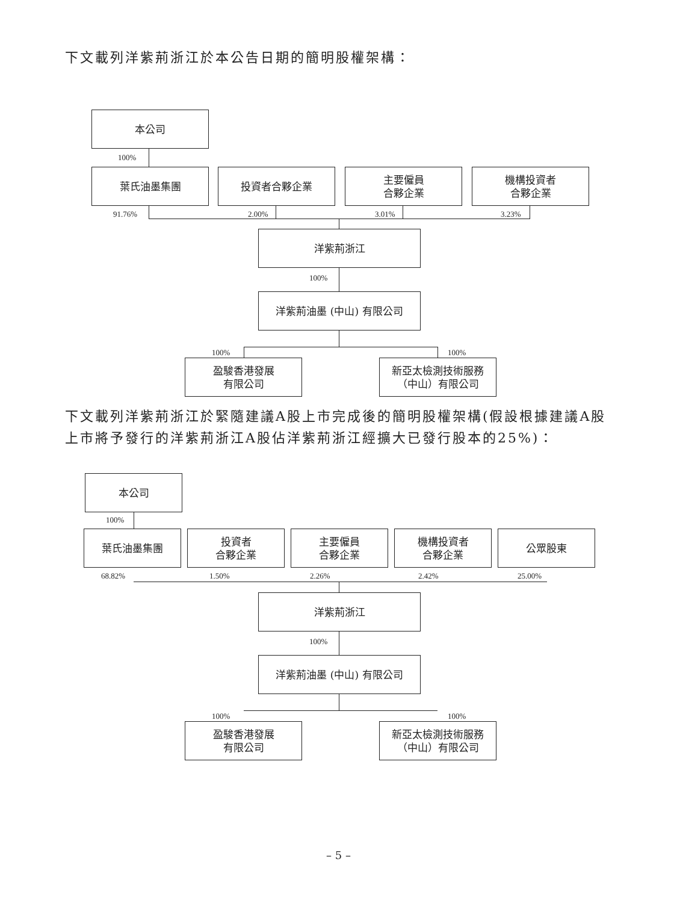下文載列洋紫荊浙江於本公告日期的簡明股權架構：
本公司
100%
葉氏油墨集團 投資者合夥企業
主要僱員
合夥企業
機構投資者
合夥企業
91.76% 2.00% 3.01% 3.23%
洋紫荊浙江
100%
洋紫荊油墨 (中山) 有限公司
100% 100%
盈駿香港發展
有限公司
新亞太檢測技術服務
（中山）有限公司
下文載列洋紫荊浙江於緊隨建議A股上市完成後的簡明股權架構(假設根據建議A股上市將予發行的洋紫荊浙江A股佔洋紫荊浙江經擴大已發行股本的25%)：
本公司
100%
葉氏油墨集團
投資者
合夥企業
主要僱員
合夥企業
機構投資者
合夥企業
公眾股東
68.82% 1.50% 2.26% 2.42% 25.00%
洋紫荊浙江
100%
洋紫荊油墨 (中山) 有限公司
100% 100%
盈駿香港發展
有限公司
新亞太檢測技術服務
（中山）有限公司
– 5 –